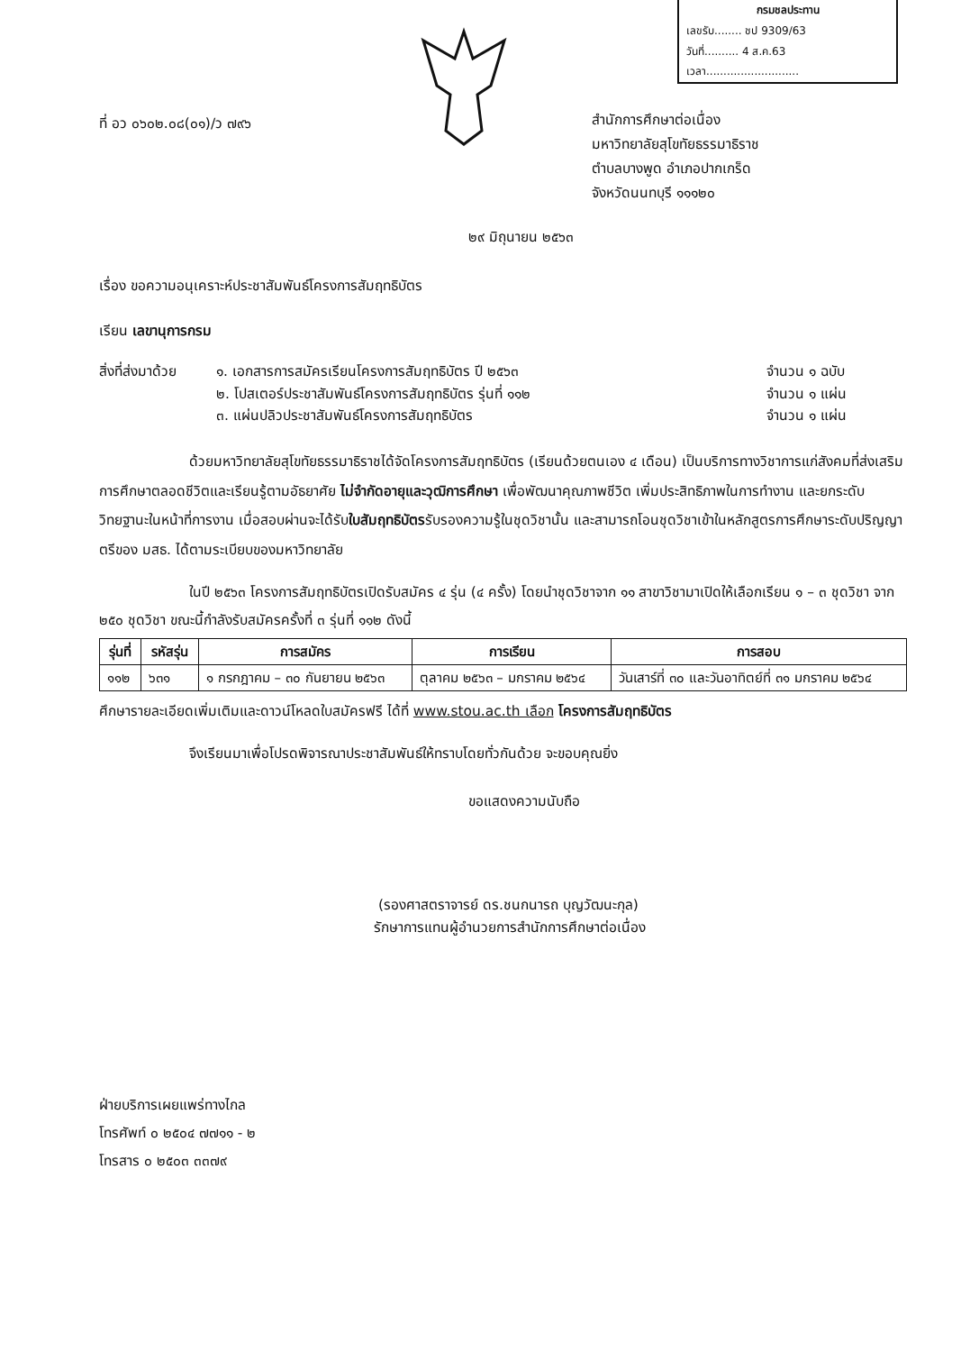กรมชลประทาน
เลขรับ........ ชป 9309/63
วันที่.......... 4 ส.ค.63
เวลา...........................
ที่ อว ๐๖๐๒.๐๘(๐๑)/ว ๗๙๖
สำนักการศึกษาต่อเนื่อง
มหาวิทยาลัยสุโขทัยธรรมาธิราช
ตำบลบางพูด อำเภอปากเกร็ด
จังหวัดนนทบุรี ๑๑๑๒๐
๒๙ มิถุนายน ๒๕๖๓
เรื่อง ขอความอนุเคราะห์ประชาสัมพันธ์โครงการสัมฤทธิบัตร
เรียน เลขานุการกรม
| สิ่งที่ส่งมาด้วย | ๑. เอกสารการสมัครเรียนโครงการสัมฤทธิบัตร ปี ๒๕๖๓ | จำนวน ๑ ฉบับ |
| | ๒. โปสเตอร์ประชาสัมพันธ์โครงการสัมฤทธิบัตร รุ่นที่ ๑๑๒ | จำนวน ๑ แผ่น |
| | ๓. แผ่นปลิวประชาสัมพันธ์โครงการสัมฤทธิบัตร | จำนวน ๑ แผ่น |
ด้วยมหาวิทยาลัยสุโขทัยธรรมาธิราชได้จัดโครงการสัมฤทธิบัตร (เรียนด้วยตนเอง ๔ เดือน) เป็นบริการทางวิชาการแก่สังคมที่ส่งเสริมการศึกษาตลอดชีวิตและเรียนรู้ตามอัธยาศัย ไม่จำกัดอายุและวุฒิการศึกษา เพื่อพัฒนาคุณภาพชีวิต เพิ่มประสิทธิภาพในการทำงาน และยกระดับวิทยฐานะในหน้าที่การงาน เมื่อสอบผ่านจะได้รับใบสัมฤทธิบัตรรับรองความรู้ในชุดวิชานั้น และสามารถโอนชุดวิชาเข้าในหลักสูตรการศึกษาระดับปริญญาตรีของ มสธ. ได้ตามระเบียบของมหาวิทยาลัย
ในปี ๒๕๖๓ โครงการสัมฤทธิบัตรเปิดรับสมัคร ๔ รุ่น (๔ ครั้ง) โดยนำชุดวิชาจาก ๑๑ สาขาวิชามาเปิดให้เลือกเรียน ๑ – ๓ ชุดวิชา จาก ๒๕๐ ชุดวิชา ขณะนี้กำลังรับสมัครครั้งที่ ๓ รุ่นที่ ๑๑๒ ดังนี้
| รุ่นที่ | รหัสรุ่น | การสมัคร | การเรียน | การสอบ |
| --- | --- | --- | --- | --- |
| ๑๑๒ | ๖๓๑ | ๑ กรกฎาคม – ๓๐ กันยายน ๒๕๖๓ | ตุลาคม ๒๕๖๓ – มกราคม ๒๕๖๔ | วันเสาร์ที่ ๓๐ และวันอาทิตย์ที่ ๓๑ มกราคม ๒๕๖๔ |
ศึกษารายละเอียดเพิ่มเติมและดาวน์โหลดใบสมัครฟรี ได้ที่ www.stou.ac.th เลือก โครงการสัมฤทธิบัตร
จึงเรียนมาเพื่อโปรดพิจารณาประชาสัมพันธ์ให้ทราบโดยทั่วกันด้วย จะขอบคุณยิ่ง
ขอแสดงความนับถือ
(รองศาสตราจารย์ ดร.ชนกนารถ บุญวัฒนะกุล)
รักษาการแทนผู้อำนวยการสำนักการศึกษาต่อเนื่อง
ฝ่ายบริการเผยแพร่ทางไกล
โทรศัพท์ ๐ ๒๕๐๔ ๗๗๑๑ - ๒
โทรสาร ๐ ๒๕๐๓ ๓๓๗๙